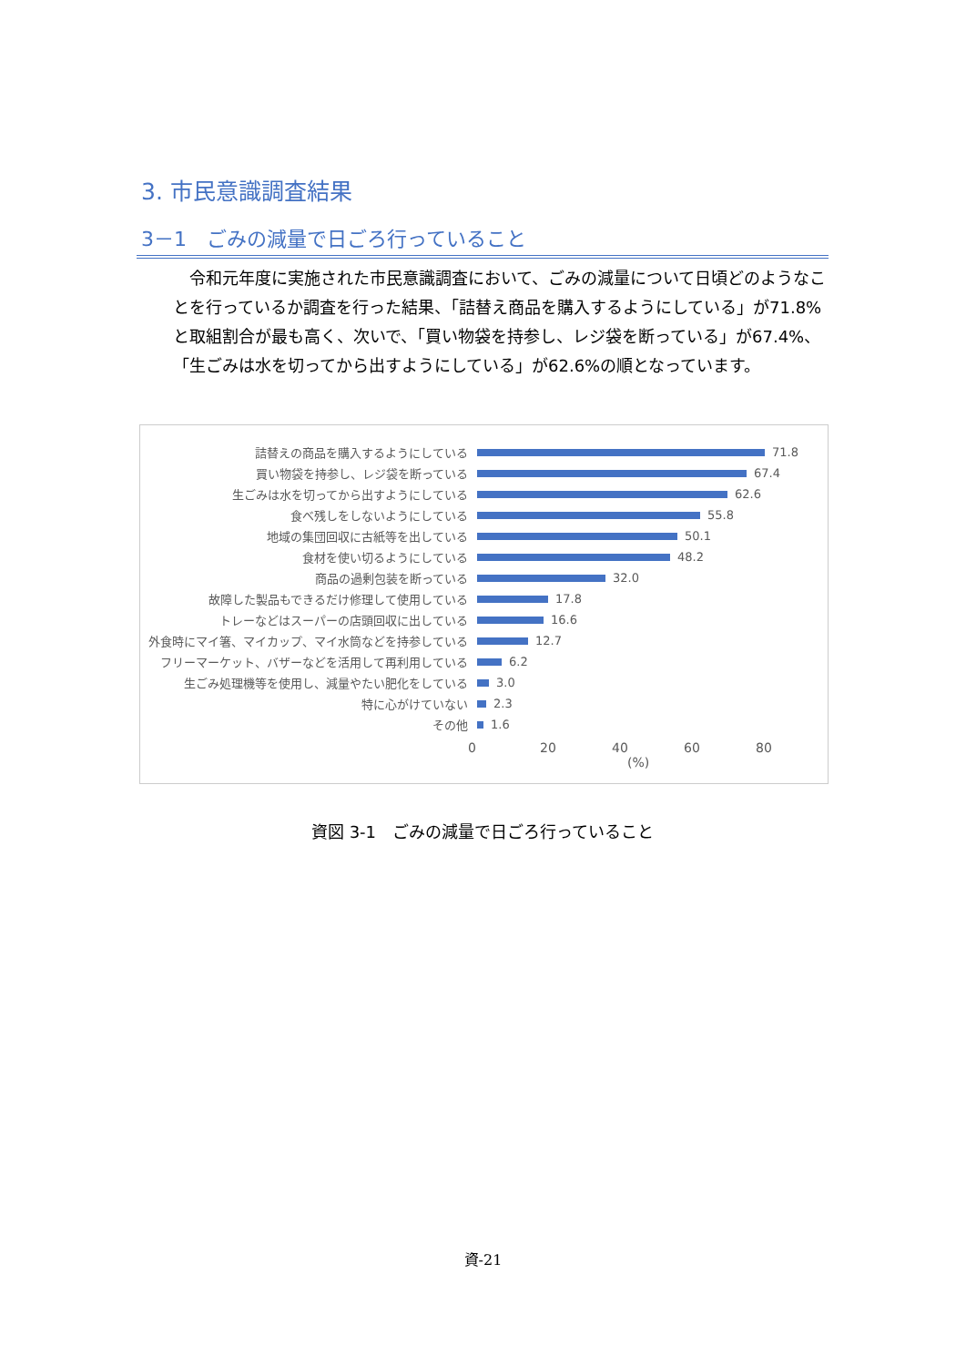3. 市民意識調査結果
3－1　ごみの減量で日ごろ行っていること
令和元年度に実施された市民意識調査において、ごみの減量について日頃どのようなことを行っているか調査を行った結果、「詰替え商品を購入するようにしている」が71.8%と取組割合が最も高く、次いで、「買い物袋を持参し、レジ袋を断っている」が67.4%、「生ごみは水を切ってから出すようにしている」が62.6%の順となっています。
詰替えの商品を購入するようにしている 71.8
買い物袋を持参し、レジ袋を断っている 67.4
生ごみは水を切ってから出すようにしている 62.6
食べ残しをしないようにしている 55.8
地域の集団回収に古紙等を出している 50.1
食材を使い切るようにしている 48.2
商品の過剰包装を断っている 32.0
故障した製品もできるだけ修理して使用している 17.8
トレーなどはスーパーの店頭回収に出している 16.6
外食時にマイ箸、マイカップ、マイ水筒などを持参している 12.7
フリーマーケット、バザーなどを活用して再利用している 6.2
生ごみ処理機等を使用し、減量やたい肥化をしている 3.0
特に心がけていない 2.3
その他 1.6
0 20 40 60 80
(%)
資図 3-1　ごみの減量で日ごろ行っていること
資-21